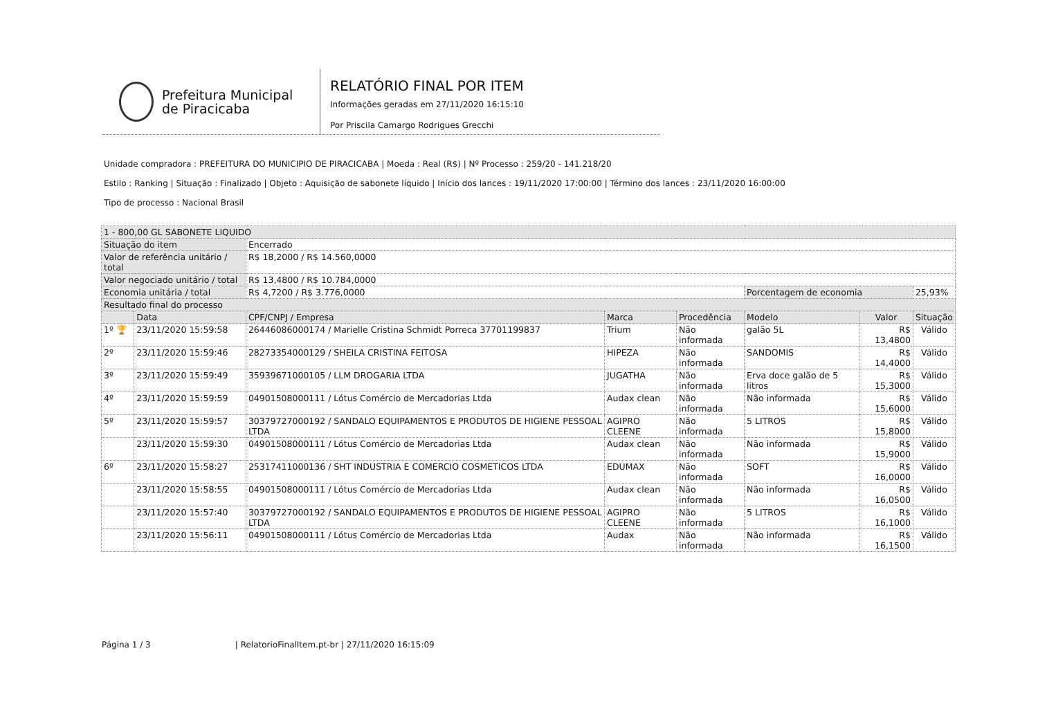Prefeitura Municipal
de Piracicaba
RELATÓRIO FINAL POR ITEM
Informações geradas em 27/11/2020 16:15:10
Por Priscila Camargo Rodrigues Grecchi
Unidade compradora : PREFEITURA DO MUNICIPIO DE PIRACICABA | Moeda : Real (R$) | Nº Processo : 259/20 - 141.218/20
Estilo : Ranking | Situação : Finalizado | Objeto : Aquisição de sabonete líquido | Início dos lances : 19/11/2020 17:00:00 | Término dos lances : 23/11/2020 16:00:00
Tipo de processo : Nacional Brasil
| 1 - 800,00 GL SABONETE LIQUIDO | | | | | | | |
| Situação do item | | Encerrado | | | | | |
| Valor de referência unitário / total | | R$ 18,2000 / R$ 14.560,0000 | | | | | |
| Valor negociado unitário / total | | R$ 13,4800 / R$ 10.784,0000 | | | | | |
| Economia unitária / total | | R$ 4,7200 / R$ 3.776,0000 | | | Porcentagem de economia | | 25,93% |
| Resultado final do processo | | | | | | | |
| | Data | CPF/CNPJ / Empresa | Marca | Procedência | Modelo | Valor | Situação |
| 1º 🏆 | 23/11/2020 15:59:58 | 26446086000174 / Marielle Cristina Schmidt Porreca 37701199837 | Trium | Não informada | galão 5L | R$ 13,4800 | Válido |
| 2º | 23/11/2020 15:59:46 | 28273354000129 / SHEILA CRISTINA FEITOSA | HIPEZA | Não informada | SANDOMIS | R$ 14,4000 | Válido |
| 3º | 23/11/2020 15:59:49 | 35939671000105 / LLM DROGARIA LTDA | JUGATHA | Não informada | Erva doce galão de 5 litros | R$ 15,3000 | Válido |
| 4º | 23/11/2020 15:59:59 | 04901508000111 / Lótus Comércio de Mercadorias Ltda | Audax clean | Não informada | Não informada | R$ 15,6000 | Válido |
| 5º | 23/11/2020 15:59:57 | 30379727000192 / SANDALO EQUIPAMENTOS E PRODUTOS DE HIGIENE PESSOAL LTDA | AGIPRO CLEENE | Não informada | 5 LITROS | R$ 15,8000 | Válido |
| | 23/11/2020 15:59:30 | 04901508000111 / Lótus Comércio de Mercadorias Ltda | Audax clean | Não informada | Não informada | R$ 15,9000 | Válido |
| 6º | 23/11/2020 15:58:27 | 25317411000136 / SHT INDUSTRIA E COMERCIO COSMETICOS LTDA | EDUMAX | Não informada | SOFT | R$ 16,0000 | Válido |
| | 23/11/2020 15:58:55 | 04901508000111 / Lótus Comércio de Mercadorias Ltda | Audax clean | Não informada | Não informada | R$ 16,0500 | Válido |
| | 23/11/2020 15:57:40 | 30379727000192 / SANDALO EQUIPAMENTOS E PRODUTOS DE HIGIENE PESSOAL LTDA | AGIPRO CLEENE | Não informada | 5 LITROS | R$ 16,1000 | Válido |
| | 23/11/2020 15:56:11 | 04901508000111 / Lótus Comércio de Mercadorias Ltda | Audax | Não informada | Não informada | R$ 16,1500 | Válido |
Página 1 / 3 | RelatorioFinalItem.pt-br | 27/11/2020 16:15:09